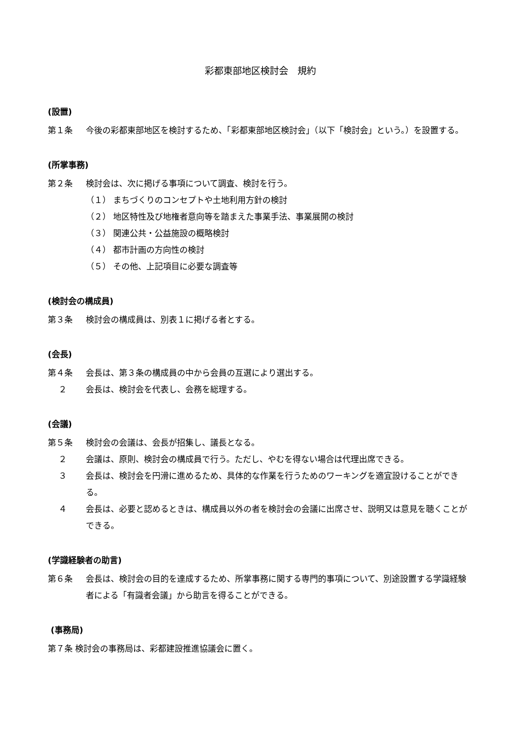彩都東部地区検討会　規約
(設置)
第１条 今後の彩都東部地区を検討するため、「彩都東部地区検討会」（以下「検討会」という。）を設置する。
(所掌事務)
第２条 検討会は、次に掲げる事項について調査、検討を行う。
（１） まちづくりのコンセプトや土地利用方針の検討
（２） 地区特性及び地権者意向等を踏まえた事業手法、事業展開の検討
（３） 関連公共・公益施設の概略検討
（４） 都市計画の方向性の検討
（５） その他、上記項目に必要な調査等
(検討会の構成員)
第３条 検討会の構成員は、別表１に掲げる者とする。
(会長)
第４条 会長は、第３条の構成員の中から会員の互選により選出する。
２ 会長は、検討会を代表し、会務を総理する。
(会議)
第５条 検討会の会議は、会長が招集し、議長となる。
２ 会議は、原則、検討会の構成員で行う。ただし、やむを得ない場合は代理出席できる。
３ 会長は、検討会を円滑に進めるため、具体的な作業を行うためのワーキングを適宜設けることができる。
４ 会長は、必要と認めるときは、構成員以外の者を検討会の会議に出席させ、説明又は意見を聴くことができる。
(学識経験者の助言)
第６条 会長は、検討会の目的を達成するため、所掌事務に関する専門的事項について、別途設置する学識経験者による「有識者会議」から助言を得ることができる。
(事務局)
第７条 検討会の事務局は、彩都建設推進協議会に置く。